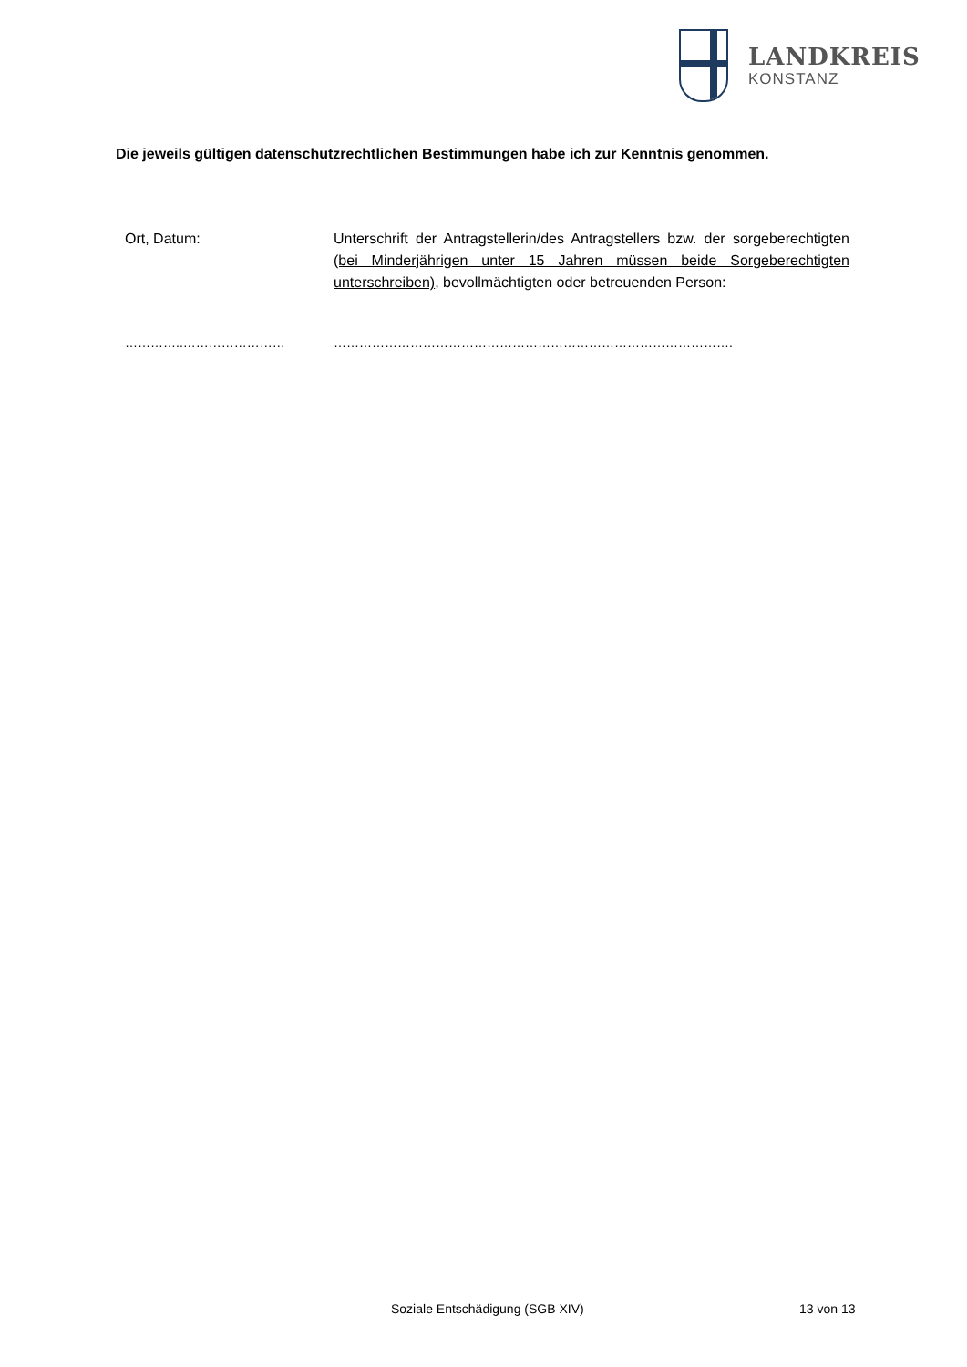LANDKREIS
KONSTANZ
Die jeweils gültigen datenschutzrechtlichen Bestimmungen habe ich zur Kenntnis genommen.
Ort, Datum: Unterschrift der Antragstellerin/des Antragstellers bzw. der sorgeberechtigten (bei Minderjährigen unter 15 Jahren müssen beide Sorgeberechtigten unterschreiben), bevollmächtigten oder betreuenden Person:
…………..…………………… ………………………………………………………………………………….
Soziale Entschädigung (SGB XIV) 13 von 13